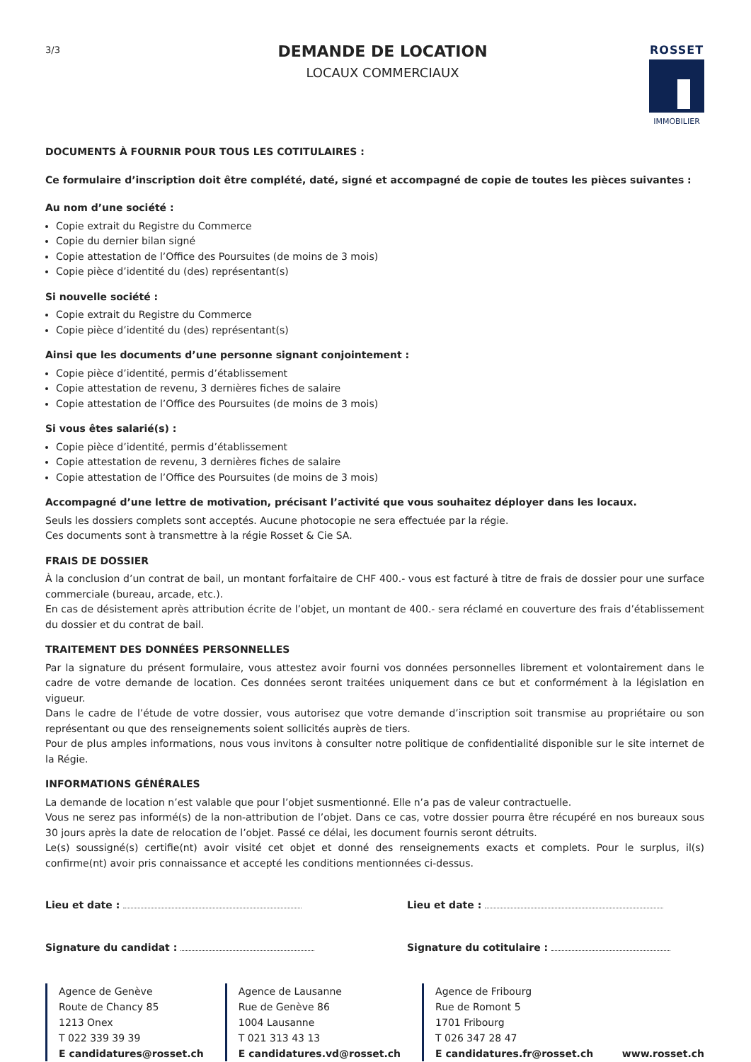3/3
DEMANDE DE LOCATION
LOCAUX COMMERCIAUX
ROSSET
IMMOBILIER
DOCUMENTS À FOURNIR POUR TOUS LES COTITULAIRES :
Ce formulaire d’inscription doit être complété, daté, signé et accompagné de copie de toutes les pièces suivantes :
Au nom d’une société :
Copie extrait du Registre du Commerce
Copie du dernier bilan signé
Copie attestation de l’Office des Poursuites (de moins de 3 mois)
Copie pièce d’identité du (des) représentant(s)
Si nouvelle société :
Copie extrait du Registre du Commerce
Copie pièce d’identité du (des) représentant(s)
Ainsi que les documents d’une personne signant conjointement :
Copie pièce d’identité, permis d’établissement
Copie attestation de revenu, 3 dernières fiches de salaire
Copie attestation de l’Office des Poursuites (de moins de 3 mois)
Si vous êtes salarié(s) :
Copie pièce d’identité, permis d’établissement
Copie attestation de revenu, 3 dernières fiches de salaire
Copie attestation de l’Office des Poursuites (de moins de 3 mois)
Accompagné d’une lettre de motivation, précisant l’activité que vous souhaitez déployer dans les locaux.
Seuls les dossiers complets sont acceptés. Aucune photocopie ne sera effectuée par la régie.
Ces documents sont à transmettre à la régie Rosset & Cie SA.
FRAIS DE DOSSIER
À la conclusion d’un contrat de bail, un montant forfaitaire de CHF 400.- vous est facturé à titre de frais de dossier pour une surface commerciale (bureau, arcade, etc.).
En cas de désistement après attribution écrite de l’objet, un montant de 400.- sera réclamé en couverture des frais d’établissement du dossier et du contrat de bail.
TRAITEMENT DES DONNÉES PERSONNELLES
Par la signature du présent formulaire, vous attestez avoir fourni vos données personnelles librement et volontairement dans le cadre de votre demande de location. Ces données seront traitées uniquement dans ce but et conformément à la législation en vigueur.
Dans le cadre de l’étude de votre dossier, vous autorisez que votre demande d’inscription soit transmise au propriétaire ou son représentant ou que des renseignements soient sollicités auprès de tiers.
Pour de plus amples informations, nous vous invitons à consulter notre politique de confidentialité disponible sur le site internet de la Régie.
INFORMATIONS GÉNÉRALES
La demande de location n’est valable que pour l’objet susmentionné. Elle n’a pas de valeur contractuelle.
Vous ne serez pas informé(s) de la non-attribution de l’objet. Dans ce cas, votre dossier pourra être récupéré en nos bureaux sous 30 jours après la date de relocation de l’objet. Passé ce délai, les document fournis seront détruits.
Le(s) soussigné(s) certifie(nt) avoir visité cet objet et donné des renseignements exacts et complets. Pour le surplus, il(s) confirme(nt) avoir pris connaissance et accepté les conditions mentionnées ci-dessus.
Lieu et date : Lieu et date :
Signature du candidat : Signature du cotitulaire :
Agence de Genève
Route de Chancy 85
1213 Onex
T 022 339 39 39
E candidatures@rosset.ch
Agence de Lausanne
Rue de Genève 86
1004 Lausanne
T 021 313 43 13
E candidatures.vd@rosset.ch
Agence de Fribourg
Rue de Romont 5
1701 Fribourg
T 026 347 28 47
E candidatures.fr@rosset.ch
www.rosset.ch